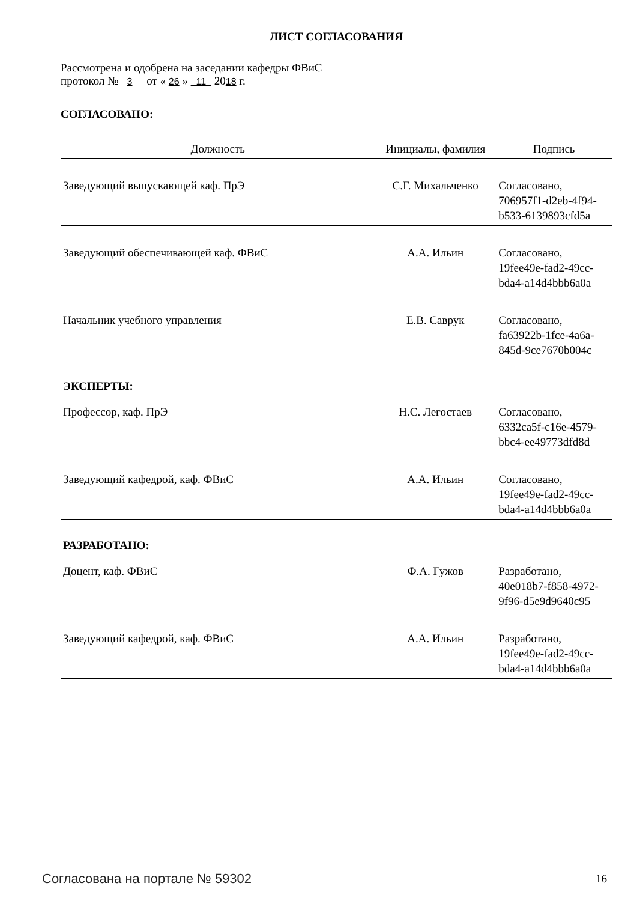ЛИСТ СОГЛАСОВАНИЯ
Рассмотрена и одобрена на заседании кафедры ФВиС
протокол № 3 от « 26 » 11 2018 г.
СОГЛАСОВАНО:
| Должность | Инициалы, фамилия | Подпись |
| --- | --- | --- |
| Заведующий выпускающей каф. ПрЭ | С.Г. Михальченко | Согласовано, 706957f1-d2eb-4f94- b533-6139893cfd5a |
| Заведующий обеспечивающей каф. ФВиС | А.А. Ильин | Согласовано, 19fee49e-fad2-49cc- bda4-a14d4bbb6a0a |
| Начальник учебного управления | Е.В. Саврук | Согласовано, fa63922b-1fce-4a6a- 845d-9ce7670b004c |
| ЭКСПЕРТЫ: | | |
| Профессор, каф. ПрЭ | Н.С. Легостаев | Согласовано, 6332ca5f-c16e-4579- bbc4-ee49773dfd8d |
| Заведующий кафедрой, каф. ФВиС | А.А. Ильин | Согласовано, 19fee49e-fad2-49cc- bda4-a14d4bbb6a0a |
| РАЗРАБОТАНО: | | |
| Доцент, каф. ФВиС | Ф.А. Гужов | Разработано, 40e018b7-f858-4972- 9f96-d5e9d9640c95 |
| Заведующий кафедрой, каф. ФВиС | А.А. Ильин | Разработано, 19fee49e-fad2-49cc- bda4-a14d4bbb6a0a |
Согласована на портале № 59302 16